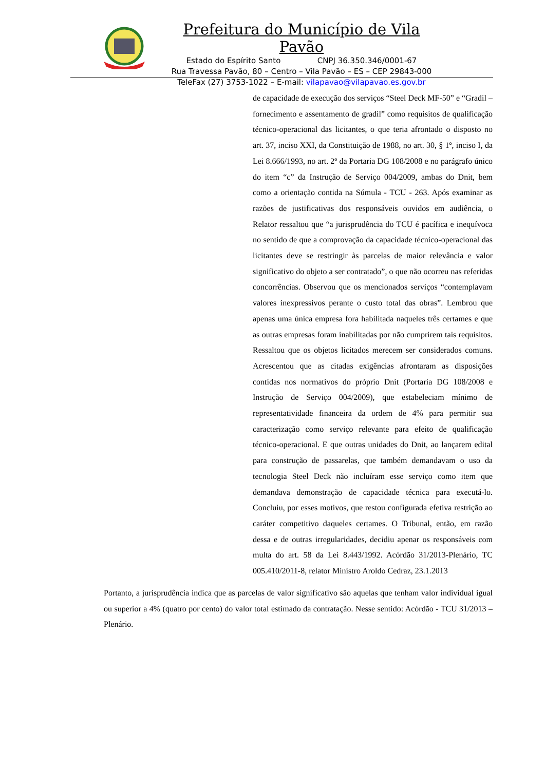Prefeitura do Município de Vila Pavão
Estado do Espírito Santo CNPJ 36.350.346/0001-67
Rua Travessa Pavão, 80 – Centro – Vila Pavão – ES – CEP 29843-000
TeleFax (27) 3753-1022 – E-mail: vilapavao@vilapavao.es.gov.br
de capacidade de execução dos serviços “Steel Deck MF-50” e “Gradil – fornecimento e assentamento de gradil” como requisitos de qualificação técnico-operacional das licitantes, o que teria afrontado o disposto no art. 37, inciso XXI, da Constituição de 1988, no art. 30, § 1º, inciso I, da Lei 8.666/1993, no art. 2º da Portaria DG 108/2008 e no parágrafo único do item “c” da Instrução de Serviço 004/2009, ambas do Dnit, bem como a orientação contida na Súmula - TCU - 263. Após examinar as razões de justificativas dos responsáveis ouvidos em audiência, o Relator ressaltou que “a jurisprudência do TCU é pacífica e inequívoca no sentido de que a comprovação da capacidade técnico-operacional das licitantes deve se restringir às parcelas de maior relevância e valor significativo do objeto a ser contratado”, o que não ocorreu nas referidas concorrências. Observou que os mencionados serviços “contemplavam valores inexpressivos perante o custo total das obras”. Lembrou que apenas uma única empresa fora habilitada naqueles três certames e que as outras empresas foram inabilitadas por não cumprirem tais requisitos. Ressaltou que os objetos licitados merecem ser considerados comuns. Acrescentou que as citadas exigências afrontaram as disposições contidas nos normativos do próprio Dnit (Portaria DG 108/2008 e Instrução de Serviço 004/2009), que estabeleciam mínimo de representatividade financeira da ordem de 4% para permitir sua caracterização como serviço relevante para efeito de qualificação técnico-operacional. E que outras unidades do Dnit, ao lançarem edital para construção de passarelas, que também demandavam o uso da tecnologia Steel Deck não incluíram esse serviço como item que demandava demonstração de capacidade técnica para executá-lo. Concluiu, por esses motivos, que restou configurada efetiva restrição ao caráter competitivo daqueles certames. O Tribunal, então, em razão dessa e de outras irregularidades, decidiu apenar os responsáveis com multa do art. 58 da Lei 8.443/1992. Acórdão 31/2013-Plenário, TC 005.410/2011-8, relator Ministro Aroldo Cedraz, 23.1.2013
Portanto, a jurisprudência indica que as parcelas de valor significativo são aquelas que tenham valor individual igual ou superior a 4% (quatro por cento) do valor total estimado da contratação. Nesse sentido: Acórdão - TCU 31/2013 – Plenário.